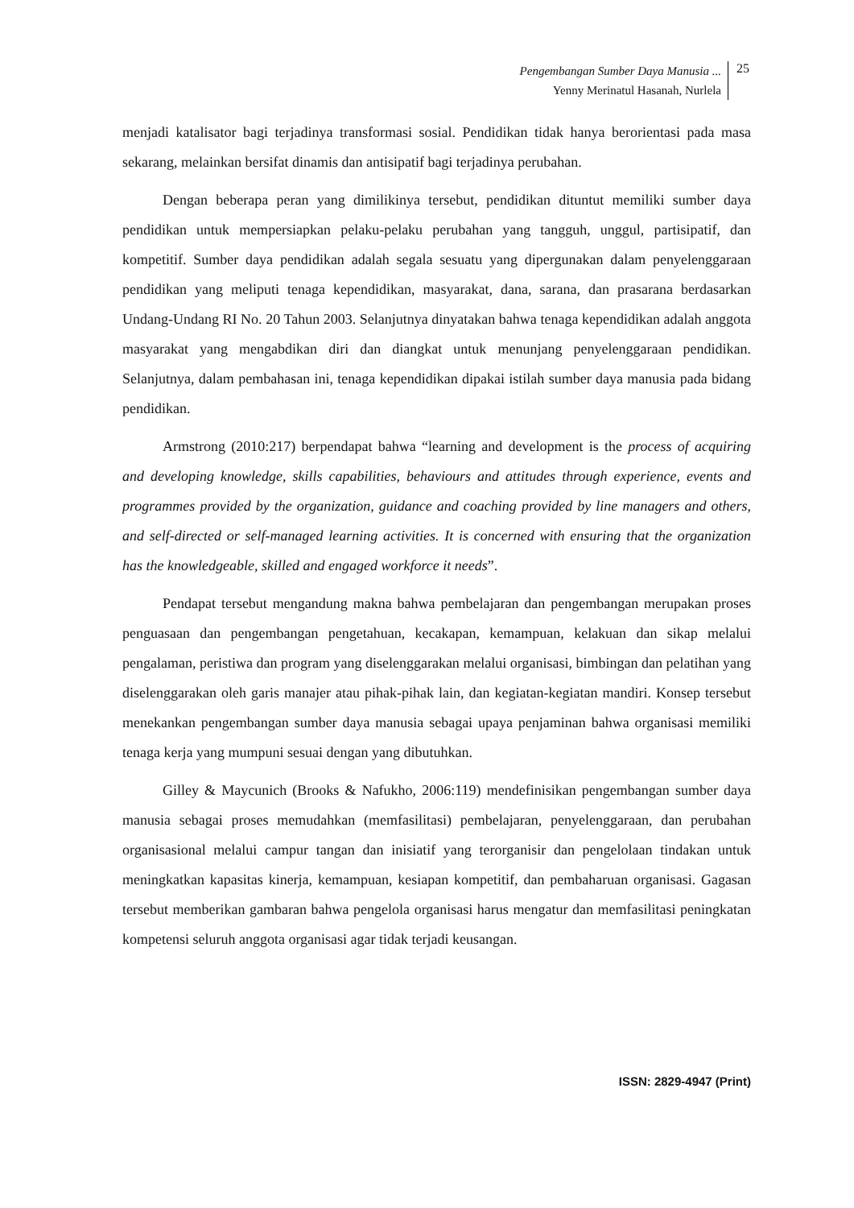Pengembangan Sumber Daya Manusia ...
Yenny Merinatul Hasanah, Nurlela
25
menjadi katalisator bagi terjadinya transformasi sosial. Pendidikan tidak hanya berorientasi pada masa sekarang, melainkan bersifat dinamis dan antisipatif bagi terjadinya perubahan.
Dengan beberapa peran yang dimilikinya tersebut, pendidikan dituntut memiliki sumber daya pendidikan untuk mempersiapkan pelaku-pelaku perubahan yang tangguh, unggul, partisipatif, dan kompetitif. Sumber daya pendidikan adalah segala sesuatu yang dipergunakan dalam penyelenggaraan pendidikan yang meliputi tenaga kependidikan, masyarakat, dana, sarana, dan prasarana berdasarkan Undang-Undang RI No. 20 Tahun 2003. Selanjutnya dinyatakan bahwa tenaga kependidikan adalah anggota masyarakat yang mengabdikan diri dan diangkat untuk menunjang penyelenggaraan pendidikan. Selanjutnya, dalam pembahasan ini, tenaga kependidikan dipakai istilah sumber daya manusia pada bidang pendidikan.
Armstrong (2010:217) berpendapat bahwa “learning and development is the process of acquiring and developing knowledge, skills capabilities, behaviours and attitudes through experience, events and programmes provided by the organization, guidance and coaching provided by line managers and others, and self-directed or self-managed learning activities. It is concerned with ensuring that the organization has the knowledgeable, skilled and engaged workforce it needs”.
Pendapat tersebut mengandung makna bahwa pembelajaran dan pengembangan merupakan proses penguasaan dan pengembangan pengetahuan, kecakapan, kemampuan, kelakuan dan sikap melalui pengalaman, peristiwa dan program yang diselenggarakan melalui organisasi, bimbingan dan pelatihan yang diselenggarakan oleh garis manajer atau pihak-pihak lain, dan kegiatan-kegiatan mandiri. Konsep tersebut menekankan pengembangan sumber daya manusia sebagai upaya penjaminan bahwa organisasi memiliki tenaga kerja yang mumpuni sesuai dengan yang dibutuhkan.
Gilley & Maycunich (Brooks & Nafukho, 2006:119) mendefinisikan pengembangan sumber daya manusia sebagai proses memudahkan (memfasilitasi) pembelajaran, penyelenggaraan, dan perubahan organisasional melalui campur tangan dan inisiatif yang terorganisir dan pengelolaan tindakan untuk meningkatkan kapasitas kinerja, kemampuan, kesiapan kompetitif, dan pembaharuan organisasi. Gagasan tersebut memberikan gambaran bahwa pengelola organisasi harus mengatur dan memfasilitasi peningkatan kompetensi seluruh anggota organisasi agar tidak terjadi keusangan.
ISSN: 2829-4947 (Print)